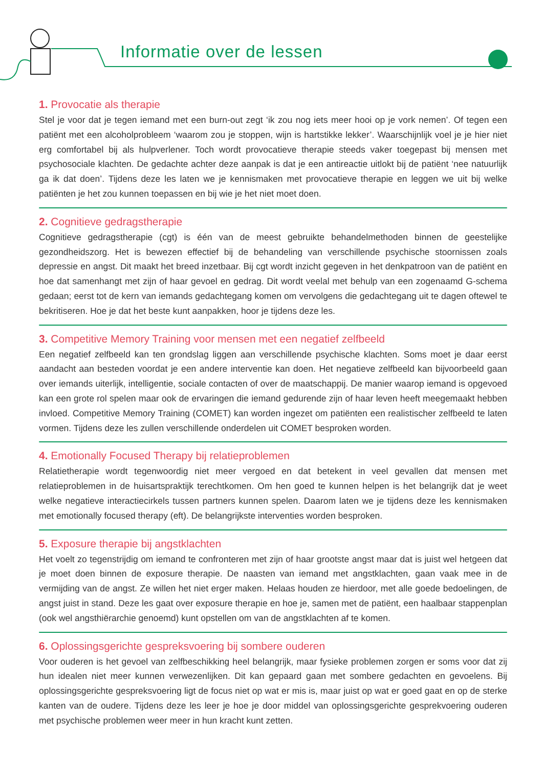Informatie over de lessen
1. Provocatie als therapie
Stel je voor dat je tegen iemand met een burn-out zegt ‘ik zou nog iets meer hooi op je vork nemen’. Of tegen een patiënt met een alcoholprobleem ‘waarom zou je stoppen, wijn is hartstikke lekker’. Waarschijnlijk voel je je hier niet erg comfortabel bij als hulpverlener. Toch wordt provocatieve therapie steeds vaker toegepast bij mensen met psychosociale klachten. De gedachte achter deze aanpak is dat je een antireactie uitlokt bij de patiënt ‘nee natuurlijk ga ik dat doen’. Tijdens deze les laten we je kennismaken met provocatieve therapie en leggen we uit bij welke patiënten je het zou kunnen toepassen en bij wie je het niet moet doen.
2. Cognitieve gedragstherapie
Cognitieve gedragstherapie (cgt) is één van de meest gebruikte behandelmethoden binnen de geestelijke gezondheidszorg. Het is bewezen effectief bij de behandeling van verschillende psychische stoornissen zoals depressie en angst. Dit maakt het breed inzetbaar. Bij cgt wordt inzicht gegeven in het denkpatroon van de patiënt en hoe dat samenhangt met zijn of haar gevoel en gedrag. Dit wordt veelal met behulp van een zogenaamd G-schema gedaan; eerst tot de kern van iemands gedachtegang komen om vervolgens die gedachtegang uit te dagen oftewel te bekritiseren. Hoe je dat het beste kunt aanpakken, hoor je tijdens deze les.
3. Competitive Memory Training voor mensen met een negatief zelfbeeld
Een negatief zelfbeeld kan ten grondslag liggen aan verschillende psychische klachten. Soms moet je daar eerst aandacht aan besteden voordat je een andere interventie kan doen. Het negatieve zelfbeeld kan bijvoorbeeld gaan over iemands uiterlijk, intelligentie, sociale contacten of over de maatschappij. De manier waarop iemand is opgevoed kan een grote rol spelen maar ook de ervaringen die iemand gedurende zijn of haar leven heeft meegemaakt hebben invloed. Competitive Memory Training (COMET) kan worden ingezet om patiënten een realistischer zelfbeeld te laten vormen. Tijdens deze les zullen verschillende onderdelen uit COMET besproken worden.
4. Emotionally Focused Therapy bij relatieproblemen
Relatietherapie wordt tegenwoordig niet meer vergoed en dat betekent in veel gevallen dat mensen met relatieproblemen in de huisartspraktijk terechtkomen. Om hen goed te kunnen helpen is het belangrijk dat je weet welke negatieve interactiecirkels tussen partners kunnen spelen. Daarom laten we je tijdens deze les kennismaken met emotionally focused therapy (eft). De belangrijkste interventies worden besproken.
5. Exposure therapie bij angstklachten
Het voelt zo tegenstrijdig om iemand te confronteren met zijn of haar grootste angst maar dat is juist wel hetgeen dat je moet doen binnen de exposure therapie. De naasten van iemand met angstklachten, gaan vaak mee in de vermijding van de angst. Ze willen het niet erger maken. Helaas houden ze hierdoor, met alle goede bedoelingen, de angst juist in stand. Deze les gaat over exposure therapie en hoe je, samen met de patiënt, een haalbaar stappenplan (ook wel angsthiërarchie genoemd) kunt opstellen om van de angstklachten af te komen.
6. Oplossingsgerichte gespreksvoering bij sombere ouderen
Voor ouderen is het gevoel van zelfbeschikking heel belangrijk, maar fysieke problemen zorgen er soms voor dat zij hun idealen niet meer kunnen verwezenlijken. Dit kan gepaard gaan met sombere gedachten en gevoelens. Bij oplossingsgerichte gespreksvoering ligt de focus niet op wat er mis is, maar juist op wat er goed gaat en op de sterke kanten van de oudere. Tijdens deze les leer je hoe je door middel van oplossingsgerichte gesprekvoering ouderen met psychische problemen weer meer in hun kracht kunt zetten.